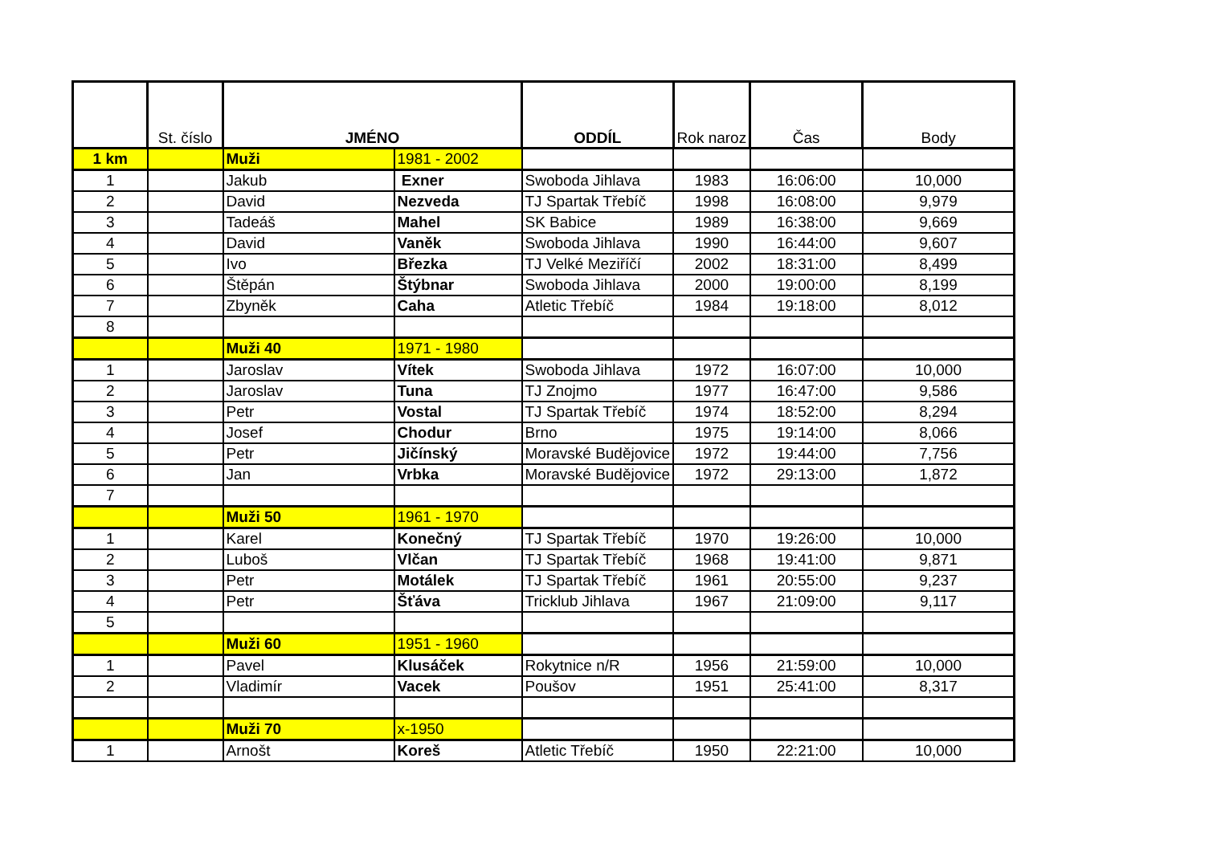| | St. číslo | JMÉNO | | ODDÍL | Rok naroz | Čas | Body |
| --- | --- | --- | --- | --- | --- | --- | --- |
| 1 km | | Muži | 1981 - 2002 | | | | |
| 1 | | Jakub | Exner | Swoboda Jihlava | 1983 | 16:06:00 | 10,000 |
| 2 | | David | Nezveda | TJ Spartak Třebíč | 1998 | 16:08:00 | 9,979 |
| 3 | | Tadeáš | Mahel | SK Babice | 1989 | 16:38:00 | 9,669 |
| 4 | | David | Vaněk | Swoboda Jihlava | 1990 | 16:44:00 | 9,607 |
| 5 | | Ivo | Březka | TJ Velké Meziříčí | 2002 | 18:31:00 | 8,499 |
| 6 | | Štěpán | Štýbnar | Swoboda Jihlava | 2000 | 19:00:00 | 8,199 |
| 7 | | Zbyněk | Caha | Atletic Třebíč | 1984 | 19:18:00 | 8,012 |
| 8 | | | | | | | |
| | | Muži 40 | 1971 - 1980 | | | | |
| 1 | | Jaroslav | Vítek | Swoboda Jihlava | 1972 | 16:07:00 | 10,000 |
| 2 | | Jaroslav | Tuna | TJ Znojmo | 1977 | 16:47:00 | 9,586 |
| 3 | | Petr | Vostal | TJ Spartak Třebíč | 1974 | 18:52:00 | 8,294 |
| 4 | | Josef | Chodur | Brno | 1975 | 19:14:00 | 8,066 |
| 5 | | Petr | Jičínský | Moravské Budějovice | 1972 | 19:44:00 | 7,756 |
| 6 | | Jan | Vrbka | Moravské Budějovice | 1972 | 29:13:00 | 1,872 |
| 7 | | | | | | | |
| | | Muži 50 | 1961 - 1970 | | | | |
| 1 | | Karel | Konečný | TJ Spartak Třebíč | 1970 | 19:26:00 | 10,000 |
| 2 | | Luboš | Vlčan | TJ Spartak Třebíč | 1968 | 19:41:00 | 9,871 |
| 3 | | Petr | Motálek | TJ Spartak Třebíč | 1961 | 20:55:00 | 9,237 |
| 4 | | Petr | Šťáva | Tricklub Jihlava | 1967 | 21:09:00 | 9,117 |
| 5 | | | | | | | |
| | | Muži 60 | 1951 - 1960 | | | | |
| 1 | | Pavel | Klusáček | Rokytnice n/R | 1956 | 21:59:00 | 10,000 |
| 2 | | Vladimír | Vacek | Poušov | 1951 | 25:41:00 | 8,317 |
| | | Muži 70 | x-1950 | | | | |
| 1 | | Arnošt | Koreš | Atletic Třebíč | 1950 | 22:21:00 | 10,000 |